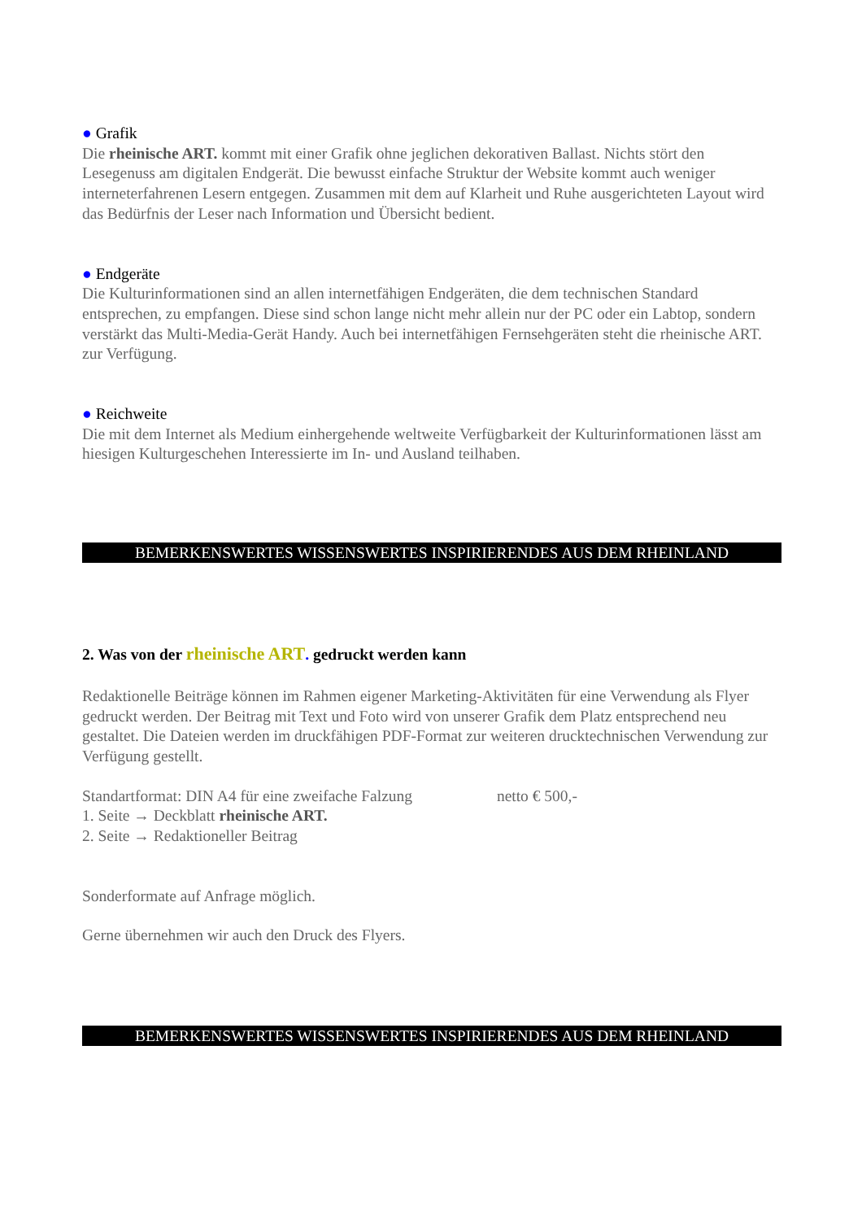● Grafik
Die rheinische ART. kommt mit einer Grafik ohne jeglichen dekorativen Ballast. Nichts stört den Lesegenuss am digitalen Endgerät. Die bewusst einfache Struktur der Website kommt auch weniger interneterfahrenen Lesern entgegen. Zusammen mit dem auf Klarheit und Ruhe ausgerichteten Layout wird das Bedürfnis der Leser nach Information und Übersicht bedient.
● Endgeräte
Die Kulturinformationen sind an allen internetfähigen Endgeräten, die dem technischen Standard entsprechen, zu empfangen. Diese sind schon lange nicht mehr allein nur der PC oder ein Labtop, sondern verstärkt das Multi-Media-Gerät Handy. Auch bei internetfähigen Fernsehgeräten steht die rheinische ART. zur Verfügung.
● Reichweite
Die mit dem Internet als Medium einhergehende weltweite Verfügbarkeit der Kulturinformationen lässt am hiesigen Kulturgeschehen Interessierte im In- und Ausland teilhaben.
BEMERKENSWERTES WISSENSWERTES INSPIRIERENDES AUS DEM RHEINLAND
2. Was von der rheinische ART. gedruckt werden kann
Redaktionelle Beiträge können im Rahmen eigener Marketing-Aktivitäten für eine Verwendung als Flyer gedruckt werden. Der Beitrag mit Text und Foto wird von unserer Grafik dem Platz entsprechend neu gestaltet. Die Dateien werden im druckfähigen PDF-Format zur weiteren drucktechnischen Verwendung zur Verfügung gestellt.
Standartformat: DIN A4 für eine zweifache Falzung netto € 500,-
1. Seite → Deckblatt rheinische ART.
2. Seite → Redaktioneller Beitrag
Sonderformate auf Anfrage möglich.
Gerne übernehmen wir auch den Druck des Flyers.
BEMERKENSWERTES WISSENSWERTES INSPIRIERENDES AUS DEM RHEINLAND